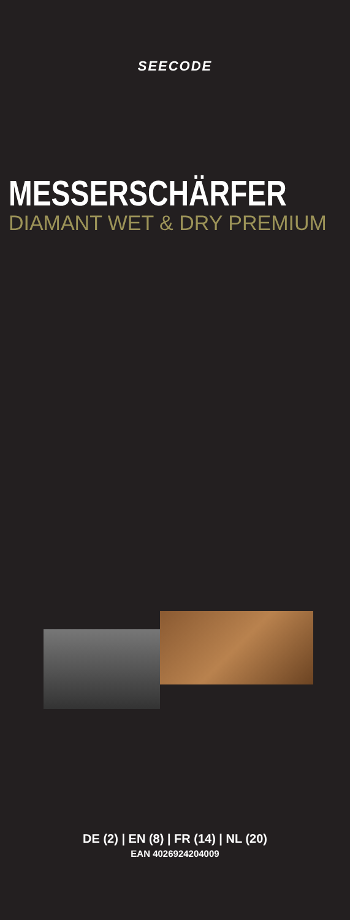SEECODE
MESSERSCHÄRFER
DIAMANT WET & DRY PREMIUM
DE (2) | EN (8) | FR (14) | NL (20)
EAN 4026924204009